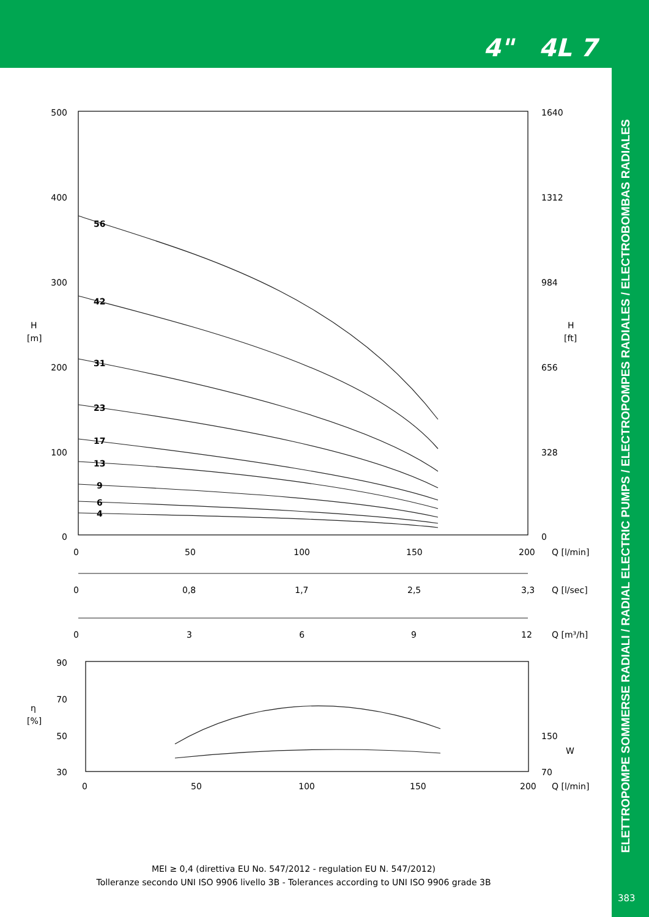4" 4L 7
ELETTROPOMPE SOMMERSE RADIALI / RADIAL ELECTRIC PUMPS / ELECTROPOMPES RADIALES / ELECTROBOMBAS RADIALES
383
500
400
300
200
100
0
90
70
50
30
1640
1312
984
656
328
0
H
[m]
H
[ft]
η
[%]
150
W
70
56
42
31
23
17
13
9
6
4
0
50
100
150
200
Q [l/min]
0
0,8
1,7
2,5
3,3
Q [l/sec]
0
3
6
9
12
Q [m³/h]
0
50
100
150
200
Q [l/min]
MEI ≥ 0,4 (direttiva EU No. 547/2012 - regulation EU N. 547/2012)
Tolleranze secondo UNI ISO 9906 livello 3B - Tolerances according to UNI ISO 9906 grade 3B